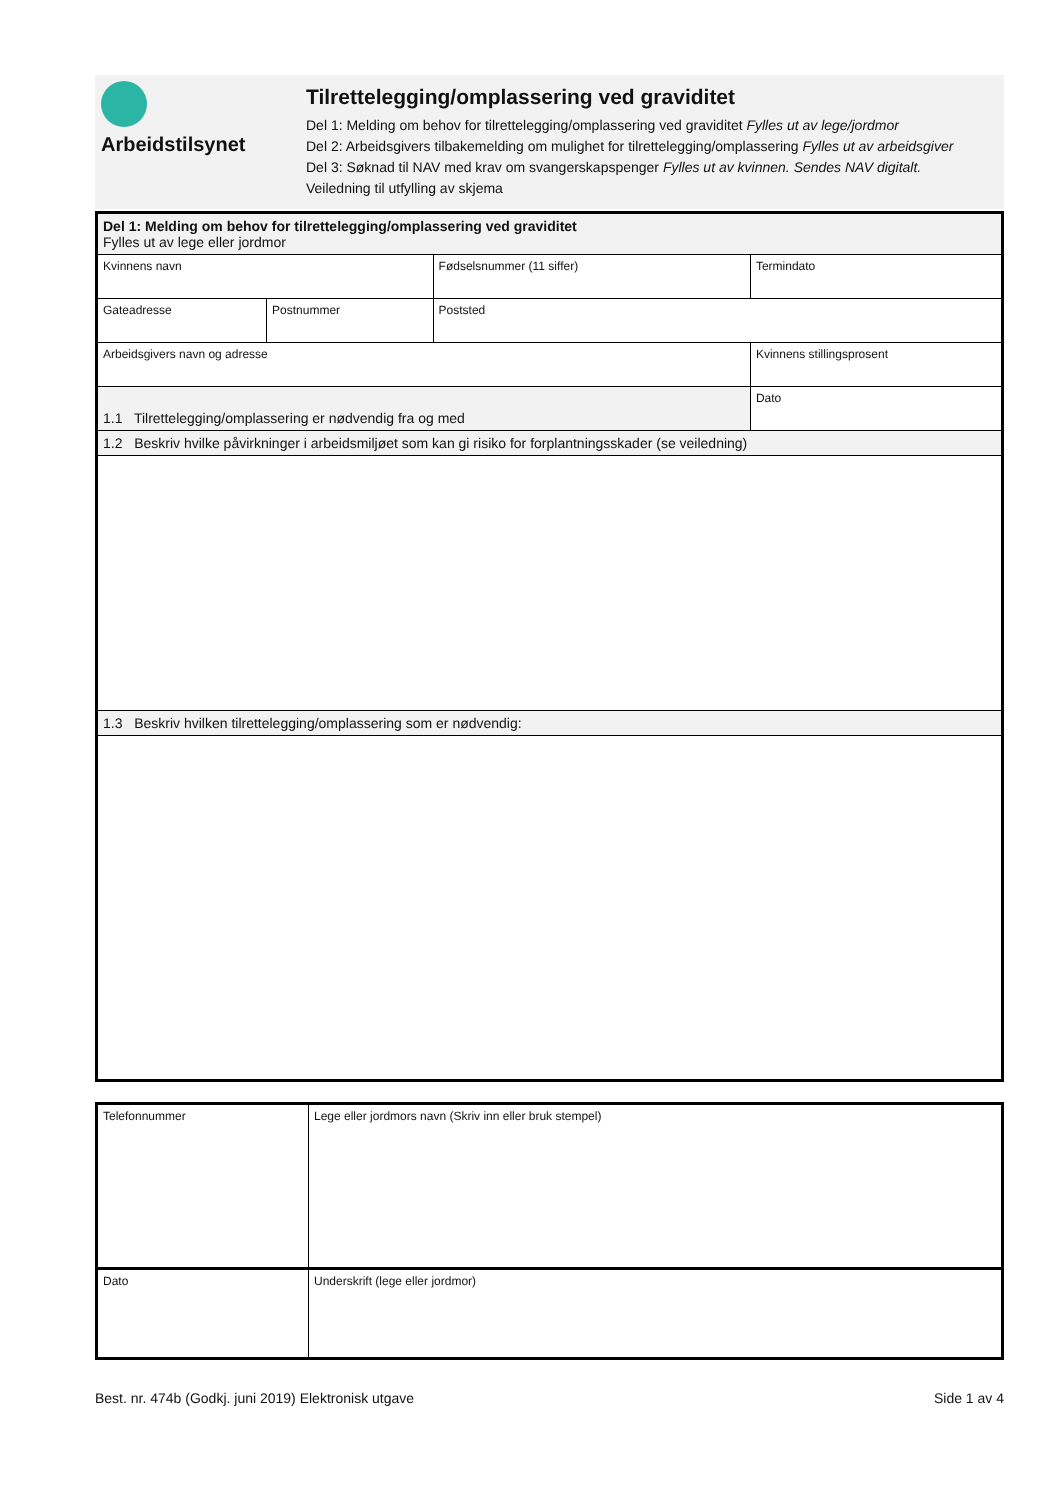Arbeidstilsynet Tilrettelegging/omplassering ved graviditet
Del 1: Melding om behov for tilrettelegging/omplassering ved graviditet Fylles ut av lege/jordmor
Del 2: Arbeidsgivers tilbakemelding om mulighet for tilrettelegging/omplassering Fylles ut av arbeidsgiver
Del 3: Søknad til NAV med krav om svangerskapspenger Fylles ut av kvinnen. Sendes NAV digitalt.
Veiledning til utfylling av skjema
| Del 1: Melding om behov for tilrettelegging/omplassering ved graviditet Fylles ut av lege eller jordmor | | | |
| Kvinnens navn | | Fødselsnummer (11 siffer) | Termindato |
| Gateadresse | Postnummer | Poststed | |
| Arbeidsgivers navn og adresse | | | Kvinnens stillingsprosent |
| 1.1 Tilrettelegging/omplassering er nødvendig fra og med | | | Dato |
| 1.2 Beskriv hvilke påvirkninger i arbeidsmiljøet som kan gi risiko for forplantningsskader (se veiledning) | | | |
| 1.3 Beskriv hvilken tilrettelegging/omplassering som er nødvendig: | | | |
| Telefonnummer | Lege eller jordmors navn (Skriv inn eller bruk stempel) |
| Dato | Underskrift (lege eller jordmor) |
Best. nr. 474b (Godkj. juni 2019) Elektronisk utgave Side 1 av 4